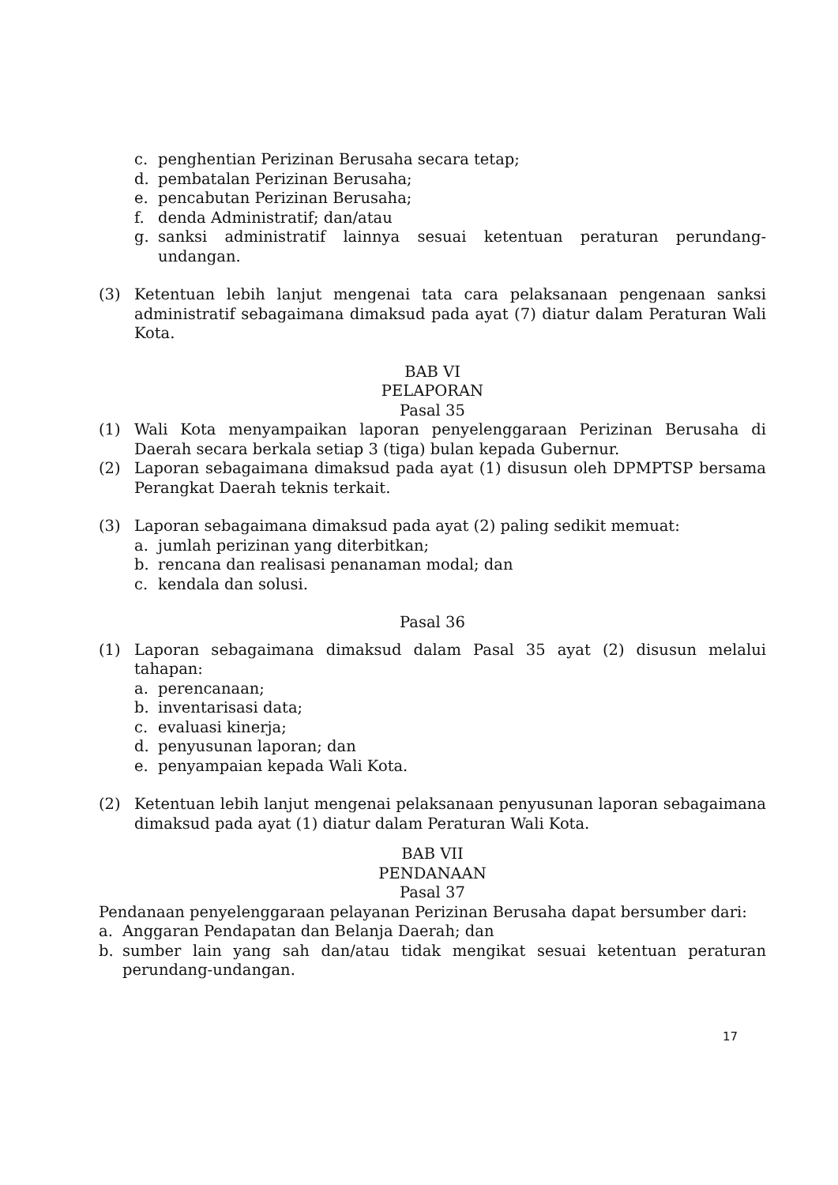c. penghentian Perizinan Berusaha secara tetap;
d. pembatalan Perizinan Berusaha;
e. pencabutan Perizinan Berusaha;
f. denda Administratif; dan/atau
g. sanksi administratif lainnya sesuai ketentuan peraturan perundang-undangan.
(3) Ketentuan lebih lanjut mengenai tata cara pelaksanaan pengenaan sanksi administratif sebagaimana dimaksud pada ayat (7) diatur dalam Peraturan Wali Kota.
BAB VI
PELAPORAN
Pasal 35
(1) Wali Kota menyampaikan laporan penyelenggaraan Perizinan Berusaha di Daerah secara berkala setiap 3 (tiga) bulan kepada Gubernur.
(2) Laporan sebagaimana dimaksud pada ayat (1) disusun oleh DPMPTSP bersama Perangkat Daerah teknis terkait.
(3) Laporan sebagaimana dimaksud pada ayat (2) paling sedikit memuat:
a. jumlah perizinan yang diterbitkan;
b. rencana dan realisasi penanaman modal; dan
c. kendala dan solusi.
Pasal 36
(1) Laporan sebagaimana dimaksud dalam Pasal 35 ayat (2) disusun melalui tahapan:
a. perencanaan;
b. inventarisasi data;
c. evaluasi kinerja;
d. penyusunan laporan; dan
e. penyampaian kepada Wali Kota.
(2) Ketentuan lebih lanjut mengenai pelaksanaan penyusunan laporan sebagaimana dimaksud pada ayat (1) diatur dalam Peraturan Wali Kota.
BAB VII
PENDANAAN
Pasal 37
Pendanaan penyelenggaraan pelayanan Perizinan Berusaha dapat bersumber dari:
a. Anggaran Pendapatan dan Belanja Daerah; dan
b. sumber lain yang sah dan/atau tidak mengikat sesuai ketentuan peraturan perundang-undangan.
17